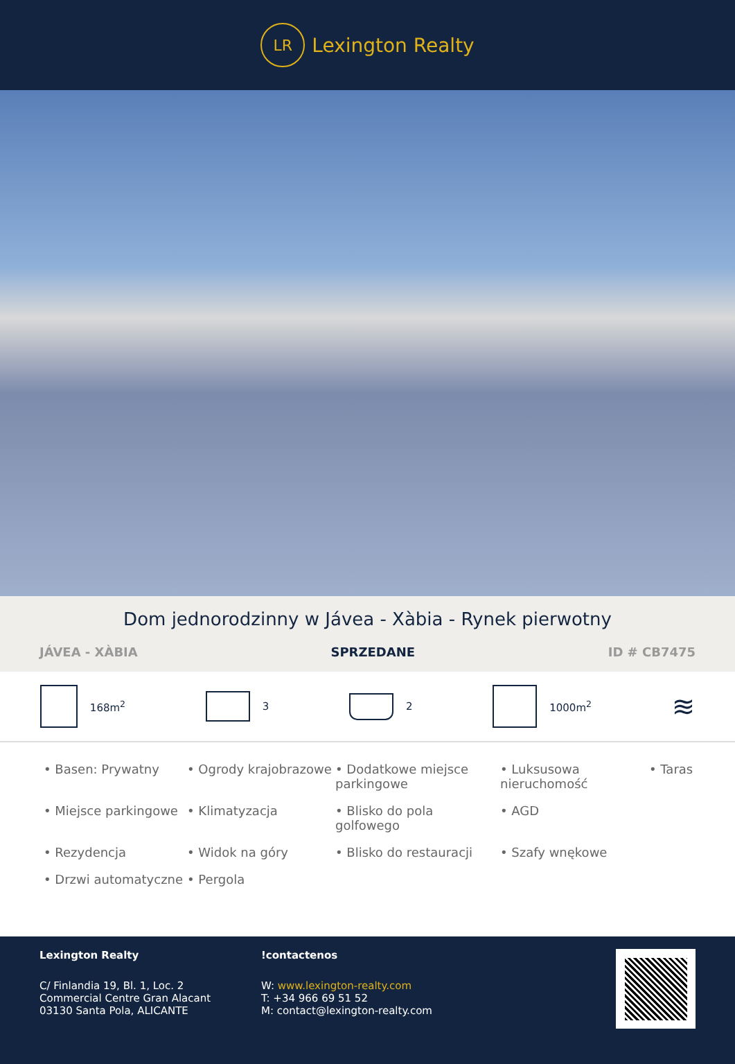LR
Lexington Realty
Dom jednorodzinny w Jávea - Xàbia - Rynek pierwotny
JÁVEA - XÀBIA SPRZEDANE ID # CB7475
168m<sup>2</sup> 3 2 1000m<sup>2</sup>
≋
• Basen: Prywatny
• Ogrody krajobrazowe
• Dodatkowe miejsce parkingowe
• Luksusowa nieruchomość
• Taras
• Miejsce parkingowe
• Klimatyzacja
• Blisko do pola golfowego
• AGD
• Rezydencja
• Widok na góry
• Blisko do restauracji
• Szafy wnękowe
• Drzwi automatyczne
• Pergola
Lexington Realty
C/ Finlandia 19, Bl. 1, Loc. 2
Commercial Centre Gran Alacant
03130 Santa Pola, ALICANTE
!contactenos
W: www.lexington-realty.com
T: +34 966 69 51 52
M: contact@lexington-realty.com